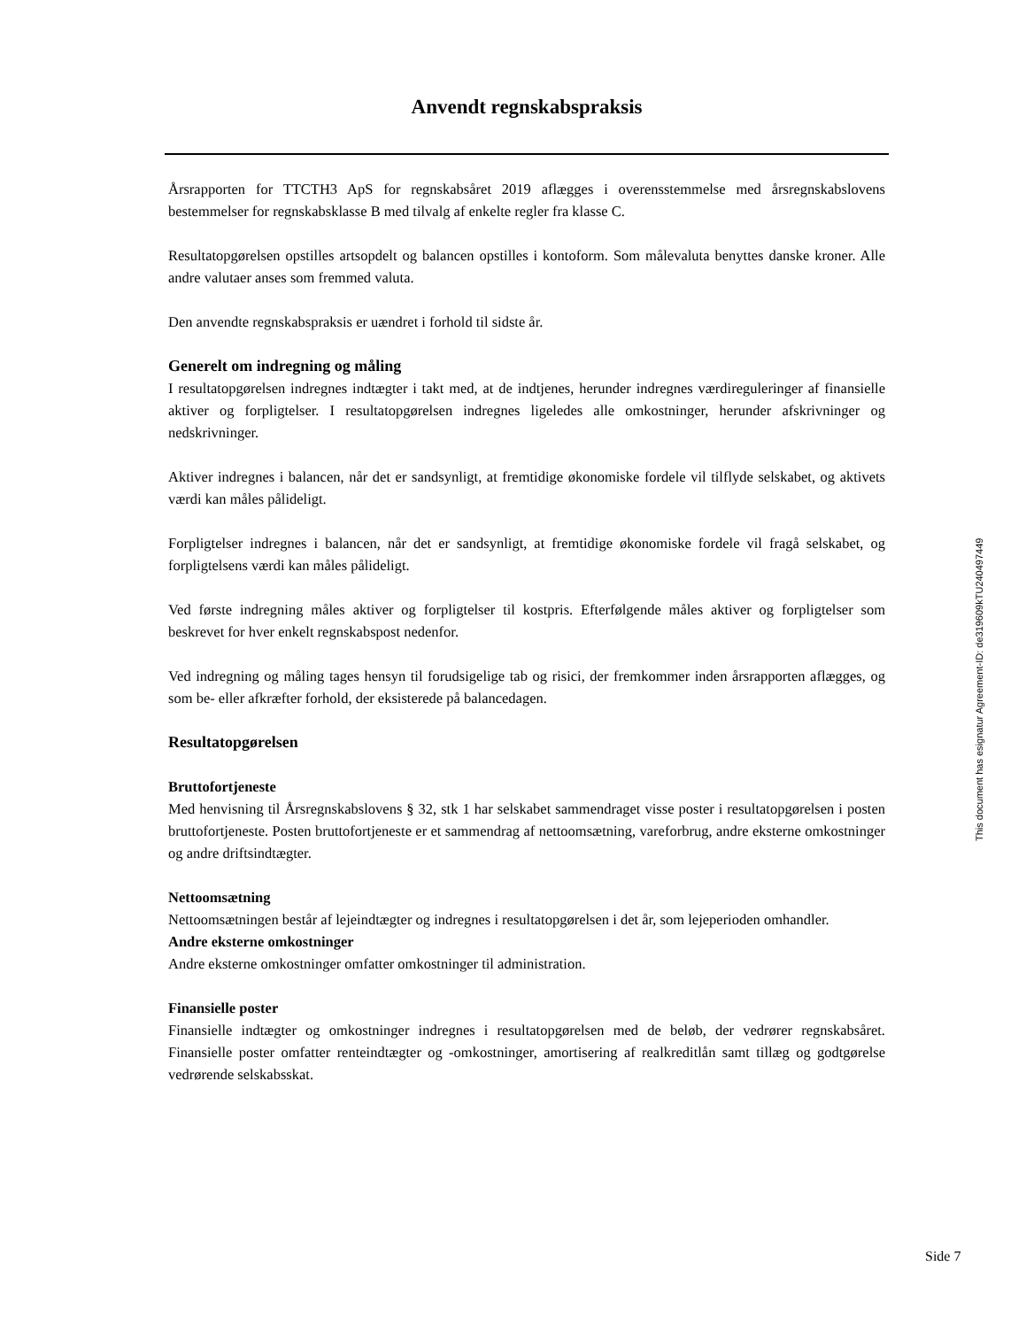Anvendt regnskabspraksis
Årsrapporten for TTCTH3 ApS for regnskabsåret 2019 aflægges i overensstemmelse med årsregnskabslovens bestemmelser for regnskabsklasse B med tilvalg af enkelte regler fra klasse C.
Resultatopgørelsen opstilles artsopdelt og balancen opstilles i kontoform. Som målevaluta benyttes danske kroner. Alle andre valutaer anses som fremmed valuta.
Den anvendte regnskabspraksis er uændret i forhold til sidste år.
Generelt om indregning og måling
I resultatopgørelsen indregnes indtægter i takt med, at de indtjenes, herunder indregnes værdireguleringer af finansielle aktiver og forpligtelser. I resultatopgørelsen indregnes ligeledes alle omkostninger, herunder afskrivninger og nedskrivninger.
Aktiver indregnes i balancen, når det er sandsynligt, at fremtidige økonomiske fordele vil tilflyde selskabet, og aktivets værdi kan måles pålideligt.
Forpligtelser indregnes i balancen, når det er sandsynligt, at fremtidige økonomiske fordele vil fragå selskabet, og forpligtelsens værdi kan måles pålideligt.
Ved første indregning måles aktiver og forpligtelser til kostpris. Efterfølgende måles aktiver og forpligtelser som beskrevet for hver enkelt regnskabspost nedenfor.
Ved indregning og måling tages hensyn til forudsigelige tab og risici, der fremkommer inden årsrapporten aflægges, og som be- eller afkræfter forhold, der eksisterede på balancedagen.
Resultatopgørelsen
Bruttofortjeneste
Med henvisning til Årsregnskabslovens § 32, stk 1 har selskabet sammendraget visse poster i resultatopgørelsen i posten bruttofortjeneste. Posten bruttofortjeneste er et sammendrag af nettoomsætning, vareforbrug, andre eksterne omkostninger og andre driftsindtægter.
Nettoomsætning
Nettoomsætningen består af lejeindtægter og indregnes i resultatopgørelsen i det år, som lejeperioden omhandler.
Andre eksterne omkostninger
Andre eksterne omkostninger omfatter omkostninger til administration.
Finansielle poster
Finansielle indtægter og omkostninger indregnes i resultatopgørelsen med de beløb, der vedrører regnskabsåret. Finansielle poster omfatter renteindtægter og -omkostninger, amortisering af realkreditlån samt tillæg og godtgørelse vedrørende selskabsskat.
This document has esignatur Agreement-ID: de319609kTU240497449
Side 7